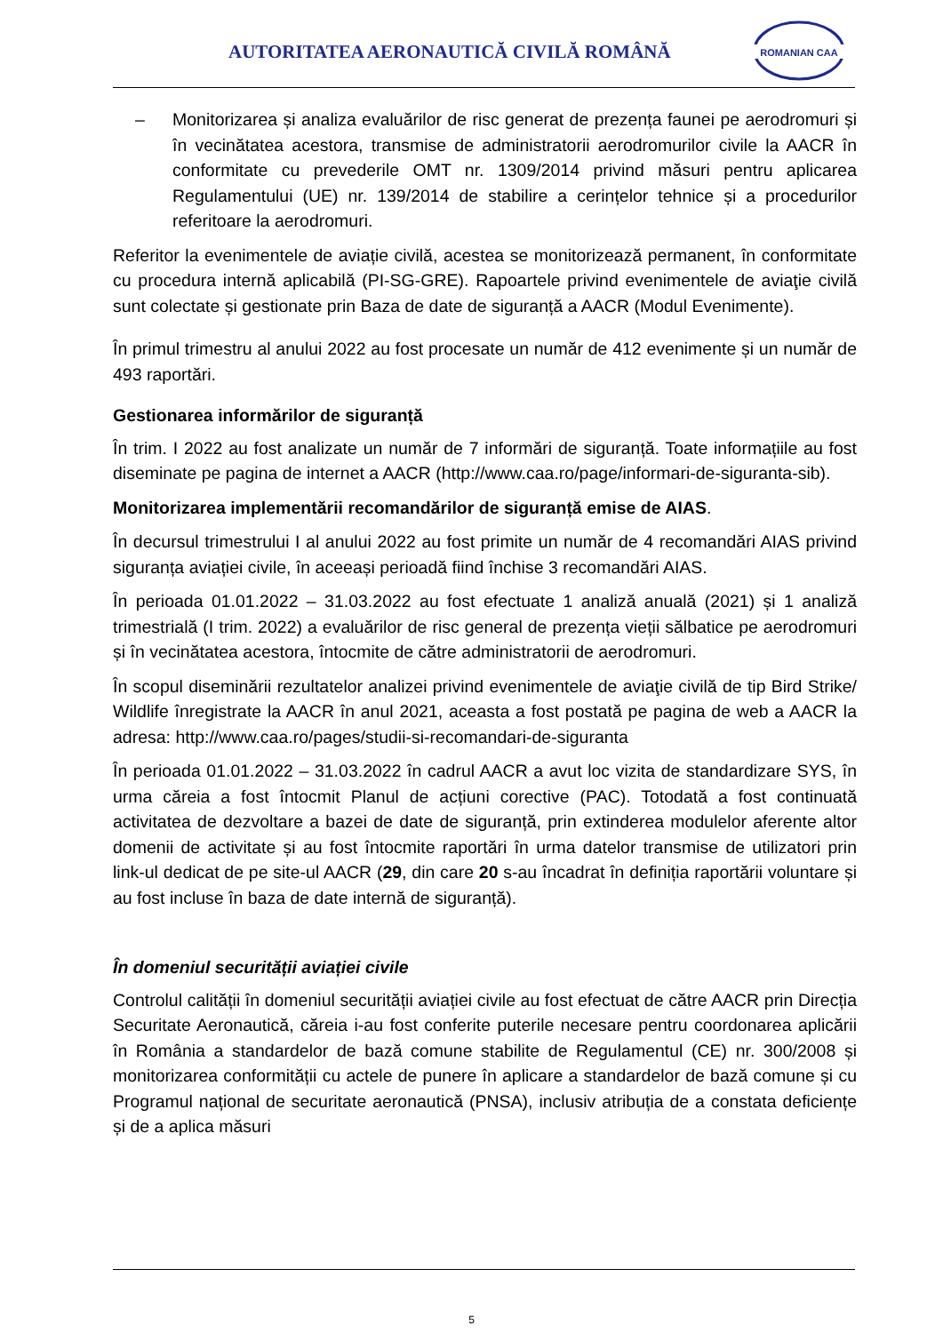AUTORITATEA AERONAUTICĂ CIVILĂ ROMÂNĂ
ROMANIAN CAA
– Monitorizarea și analiza evaluărilor de risc generat de prezența faunei pe aerodromuri și în vecinătatea acestora, transmise de administratorii aerodromurilor civile la AACR în conformitate cu prevederile OMT nr. 1309/2014 privind măsuri pentru aplicarea Regulamentului (UE) nr. 139/2014 de stabilire a cerințelor tehnice și a procedurilor referitoare la aerodromuri.
Referitor la evenimentele de aviație civilă, acestea se monitorizează permanent, în conformitate cu procedura internă aplicabilă (PI-SG-GRE). Rapoartele privind evenimentele de aviaţie civilă sunt colectate și gestionate prin Baza de date de siguranță a AACR (Modul Evenimente).
În primul trimestru al anului 2022 au fost procesate un număr de 412 evenimente și un număr de 493 raportări.
Gestionarea informărilor de siguranță
În trim. I 2022 au fost analizate un număr de 7 informări de siguranță. Toate informațiile au fost diseminate pe pagina de internet a AACR (http://www.caa.ro/page/informari-de-siguranta-sib).
Monitorizarea implementării recomandărilor de siguranță emise de AIAS.
În decursul trimestrului I al anului 2022 au fost primite un număr de 4 recomandări AIAS privind siguranța aviației civile, în aceeași perioadă fiind închise 3 recomandări AIAS.
În perioada 01.01.2022 – 31.03.2022 au fost efectuate 1 analiză anuală (2021) și 1 analiză trimestrială (I trim. 2022) a evaluărilor de risc general de prezența vieții sălbatice pe aerodromuri și în vecinătatea acestora, întocmite de către administratorii de aerodromuri.
În scopul diseminării rezultatelor analizei privind evenimentele de aviaţie civilă de tip Bird Strike/ Wildlife înregistrate la AACR în anul 2021, aceasta a fost postată pe pagina de web a AACR la adresa: http://www.caa.ro/pages/studii-si-recomandari-de-siguranta
În perioada 01.01.2022 – 31.03.2022 în cadrul AACR a avut loc vizita de standardizare SYS, în urma căreia a fost întocmit Planul de acțiuni corective (PAC). Totodată a fost continuată activitatea de dezvoltare a bazei de date de siguranță, prin extinderea modulelor aferente altor domenii de activitate și au fost întocmite raportări în urma datelor transmise de utilizatori prin link-ul dedicat de pe site-ul AACR (29, din care 20 s-au încadrat în definiția raportării voluntare și au fost incluse în baza de date internă de siguranță).
În domeniul securității aviației civile
Controlul calității în domeniul securității aviației civile au fost efectuat de către AACR prin Direcția Securitate Aeronautică, căreia i-au fost conferite puterile necesare pentru coordonarea aplicării în România a standardelor de bază comune stabilite de Regulamentul (CE) nr. 300/2008 și monitorizarea conformității cu actele de punere în aplicare a standardelor de bază comune și cu Programul național de securitate aeronautică (PNSA), inclusiv atribuția de a constata deficiențe și de a aplica măsuri
5